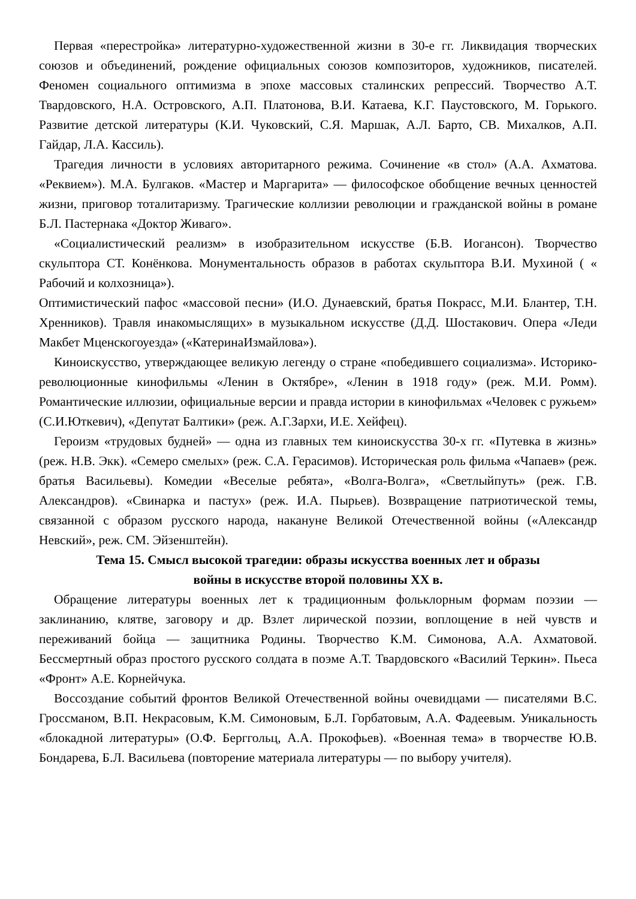Первая «перестройка» литературно-художественной жизни в 30-е гг. Ликвидация творческих союзов и объединений, рождение официальных союзов композиторов, художников, писателей. Феномен социального оптимизма в эпохе массовых сталинских репрессий. Творчество А.Т. Твардовского, Н.А. Островского, А.П. Платонова, В.И. Катаева, К.Г. Паустовского, М. Горького. Развитие детской литературы (К.И. Чуковский, С.Я. Маршак, А.Л. Барто, СВ. Михалков, А.П. Гайдар, Л.А. Кассиль).
Трагедия личности в условиях авторитарного режима. Сочинение «в стол» (А.А. Ахматова. «Реквием»). М.А. Булгаков. «Мастер и Маргарита» — философское обобщение вечных ценностей жизни, приговор тоталитаризму. Трагические коллизии революции и гражданской войны в романе Б.Л. Пастернака «Доктор Живаго».
«Социалистический реализм» в изобразительном искусстве (Б.В. Иогансон). Творчество скульптора СТ. Конёнкова. Монументальность образов в работах скульптора В.И. Мухиной ( « Рабочий и колхозница»).
Оптимистический пафос «массовой песни» (И.О. Дунаевский, братья Покрасс, М.И. Блантер, Т.Н. Хренников). Травля инакомыслящих» в музыкальном искусстве (Д.Д. Шостакович. Опера «Леди Макбет Мценскогоуезда» («КатеринаИзмайлова»).
Киноискусство, утверждающее великую легенду о стране «победившего социализма». Историко-революционные кинофильмы «Ленин в Октябре», «Ленин в 1918 году» (реж. М.И. Ромм). Романтические иллюзии, официальные версии и правда истории в кинофильмах «Человек с ружьем» (С.И.Юткевич), «Депутат Балтики» (реж. А.Г.Зархи, И.Е. Хейфец).
Героизм «трудовых будней» — одна из главных тем киноискусства 30-х гг. «Путевка в жизнь» (реж. Н.В. Экк). «Семеро смелых» (реж. С.А. Герасимов). Историческая роль фильма «Чапаев» (реж. братья Васильевы). Комедии «Веселые ребята», «Волга-Волга», «Светлыйпуть» (реж. Г.В. Александров). «Свинарка и пастух» (реж. И.А. Пырьев). Возвращение патриотической темы, связанной с образом русского народа, накануне Великой Отечественной войны («Александр Невский», реж. СМ. Эйзенштейн).
Тема 15. Смысл высокой трагедии: образы искусства военных лет и образы
войны в искусстве второй половины XX в.
Обращение литературы военных лет к традиционным фольклорным формам поэзии — заклинанию, клятве, заговору и др. Взлет лирической поэзии, воплощение в ней чувств и переживаний бойца — защитника Родины. Творчество К.М. Симонова, А.А. Ахматовой. Бессмертный образ простого русского солдата в поэме А.Т. Твардовского «Василий Теркин». Пьеса «Фронт» А.Е. Корнейчука.
Воссоздание событий фронтов Великой Отечественной войны очевидцами — писателями В.С. Гроссманом, В.П. Некрасовым, К.М. Симоновым, Б.Л. Горбатовым, А.А. Фадеевым. Уникальность «блокадной литературы» (О.Ф. Берггольц, А.А. Прокофьев). «Военная тема» в творчестве Ю.В. Бондарева, Б.Л. Васильева (повторение материала литературы — по выбору учителя).